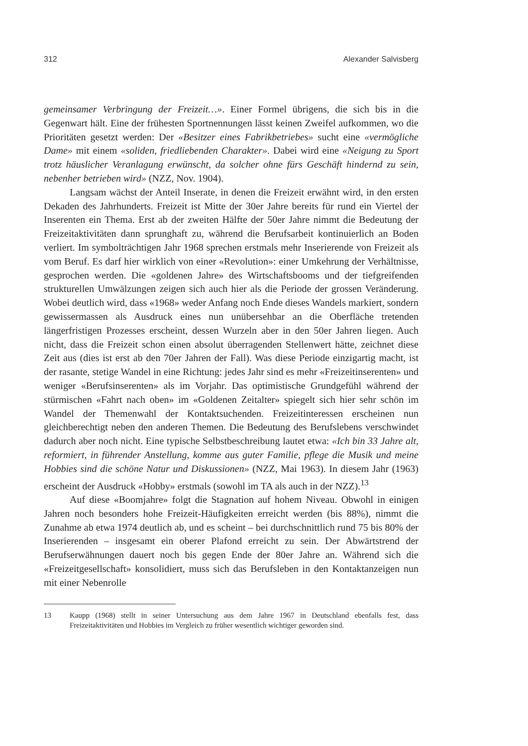312 Alexander Salvisberg
gemeinsamer Verbringung der Freizeit…». Einer Formel übrigens, die sich bis in die Gegenwart hält. Eine der frühesten Sportnennungen lässt keinen Zweifel aufkommen, wo die Prioritäten gesetzt werden: Der «Besitzer eines Fabrikbetriebes» sucht eine «vermögliche Dame» mit einem «soliden, friedliebenden Charakter». Dabei wird eine «Neigung zu Sport trotz häuslicher Veranlagung erwünscht, da solcher ohne fürs Geschäft hindernd zu sein, nebenher betrieben wird» (NZZ, Nov. 1904).
Langsam wächst der Anteil Inserate, in denen die Freizeit erwähnt wird, in den ersten Dekaden des Jahrhunderts. Freizeit ist Mitte der 30er Jahre bereits für rund ein Viertel der Inserenten ein Thema. Erst ab der zweiten Hälfte der 50er Jahre nimmt die Bedeutung der Freizeitaktivitäten dann sprunghaft zu, während die Berufsarbeit kontinuierlich an Boden verliert. Im symbolträchtigen Jahr 1968 sprechen erstmals mehr Inserierende von Freizeit als vom Beruf. Es darf hier wirklich von einer «Revolution»: einer Umkehrung der Verhältnisse, gesprochen werden. Die «goldenen Jahre» des Wirtschaftsbooms und der tiefgreifenden strukturellen Umwälzungen zeigen sich auch hier als die Periode der grossen Veränderung. Wobei deutlich wird, dass «1968» weder Anfang noch Ende dieses Wandels markiert, sondern gewissermassen als Ausdruck eines nun unübersehbar an die Oberfläche tretenden längerfristigen Prozesses erscheint, dessen Wurzeln aber in den 50er Jahren liegen. Auch nicht, dass die Freizeit schon einen absolut überragenden Stellenwert hätte, zeichnet diese Zeit aus (dies ist erst ab den 70er Jahren der Fall). Was diese Periode einzigartig macht, ist der rasante, stetige Wandel in eine Richtung: jedes Jahr sind es mehr «Freizeitinserenten» und weniger «Berufsinserenten» als im Vorjahr. Das optimistische Grundgefühl während der stürmischen «Fahrt nach oben» im «Goldenen Zeitalter» spiegelt sich hier sehr schön im Wandel der Themenwahl der Kontaktsuchenden. Freizeitinteressen erscheinen nun gleichberechtigt neben den anderen Themen. Die Bedeutung des Berufslebens verschwindet dadurch aber noch nicht. Eine typische Selbstbeschreibung lautet etwa: «Ich bin 33 Jahre alt, reformiert, in führender Anstellung, komme aus guter Familie, pflege die Musik und meine Hobbies sind die schöne Natur und Diskussionen» (NZZ, Mai 1963). In diesem Jahr (1963) erscheint der Ausdruck «Hobby» erstmals (sowohl im TA als auch in der NZZ).<sup>13</sup>
Auf diese «Boomjahre» folgt die Stagnation auf hohem Niveau. Obwohl in einigen Jahren noch besonders hohe Freizeit-Häufigkeiten erreicht werden (bis 88%), nimmt die Zunahme ab etwa 1974 deutlich ab, und es scheint – bei durchschnittlich rund 75 bis 80% der Inserierenden – insgesamt ein oberer Plafond erreicht zu sein. Der Abwärtstrend der Berufserwähnungen dauert noch bis gegen Ende der 80er Jahre an. Während sich die «Freizeitgesellschaft» konsolidiert, muss sich das Berufsleben in den Kontaktanzeigen nun mit einer Nebenrolle
13 Kaupp (1968) stellt in seiner Untersuchung aus dem Jahre 1967 in Deutschland ebenfalls fest, dass Freizeitaktivitäten und Hobbies im Vergleich zu früher wesentlich wichtiger geworden sind.